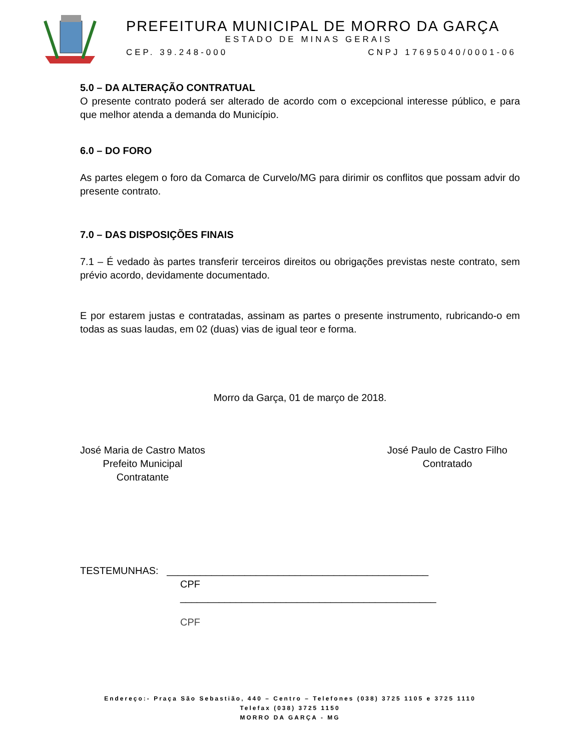PREFEITURA MUNICIPAL DE MORRO DA GARÇA
ESTADO DE MINAS GERAIS
CEP. 39.248-000 CNPJ 17695040/0001-06
5.0 – DA ALTERAÇÃO CONTRATUAL
O presente contrato poderá ser alterado de acordo com o excepcional interesse público, e para que melhor atenda a demanda do Município.
6.0 – DO FORO
As partes elegem o foro da Comarca de Curvelo/MG para dirimir os conflitos que possam advir do presente contrato.
7.0 – DAS DISPOSIÇÕES FINAIS
7.1 – É vedado às partes transferir terceiros direitos ou obrigações previstas neste contrato, sem prévio acordo, devidamente documentado.
E por estarem justas e contratadas, assinam as partes o presente instrumento, rubricando-o em todas as suas laudas, em 02 (duas) vias de igual teor e forma.
Morro da Garça, 01 de março de 2018.
José Maria de Castro Matos
Prefeito Municipal
Contratante
José Paulo de Castro Filho
Contratado
TESTEMUNHAS: _______________________________________________
CPF
______________________________________________
CPF
Endereço:- Praça São Sebastião, 440 – Centro – Telefones (038) 3725 1105 e 3725 1110
Telefax (038) 3725 1150
MORRO DA GARÇA - MG